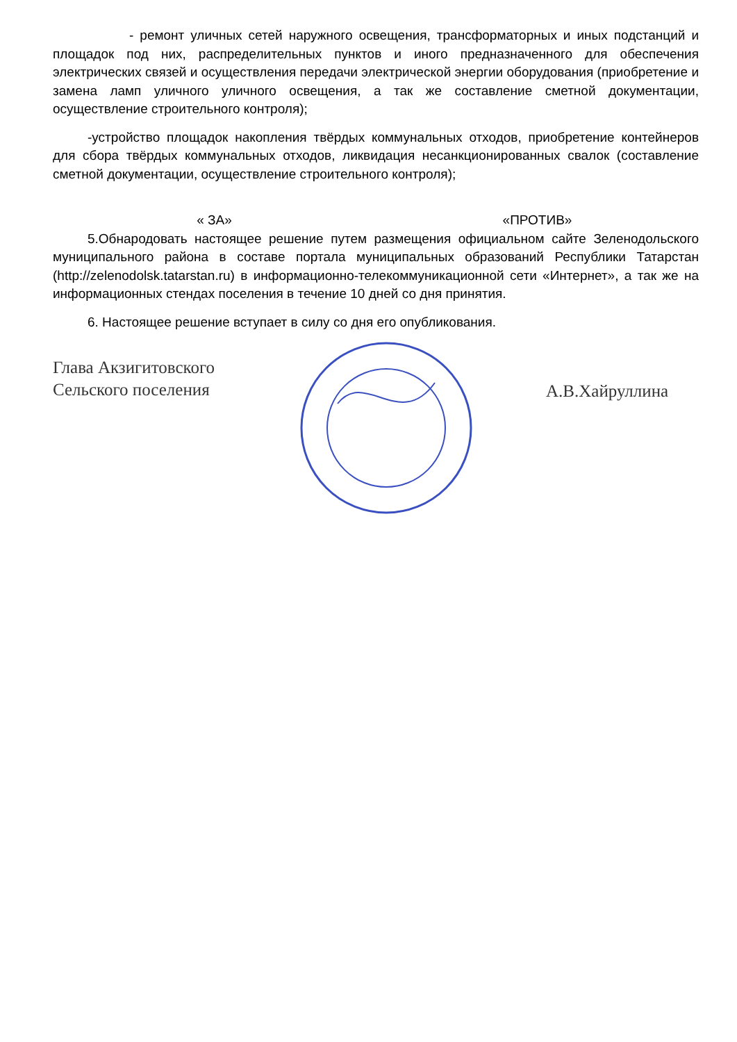- ремонт уличных сетей наружного освещения, трансформаторных и иных подстанций и площадок под них, распределительных пунктов и иного предназначенного для обеспечения электрических связей и осуществления передачи электрической энергии оборудования (приобретение и замена ламп уличного уличного освещения, а так же составление сметной документации, осуществление строительного контроля);
-устройство площадок накопления твёрдых коммунальных отходов, приобретение контейнеров для сбора твёрдых коммунальных отходов, ликвидация несанкционированных свалок (составление сметной документации, осуществление строительного контроля);
« ЗА» «ПРОТИВ»
5.Обнародовать настоящее решение путем размещения официальном сайте Зеленодольского муниципального района в составе портала муниципальных образований Республики Татарстан (http://zelenodolsk.tatarstan.ru) в информационно-телекоммуникационной сети «Интернет», а так же на информационных стендах поселения в течение 10 дней со дня принятия.
6. Настоящее решение вступает в силу со дня его опубликования.
Глава Акзигитовского
Сельского поселения
А.В.Хайруллина